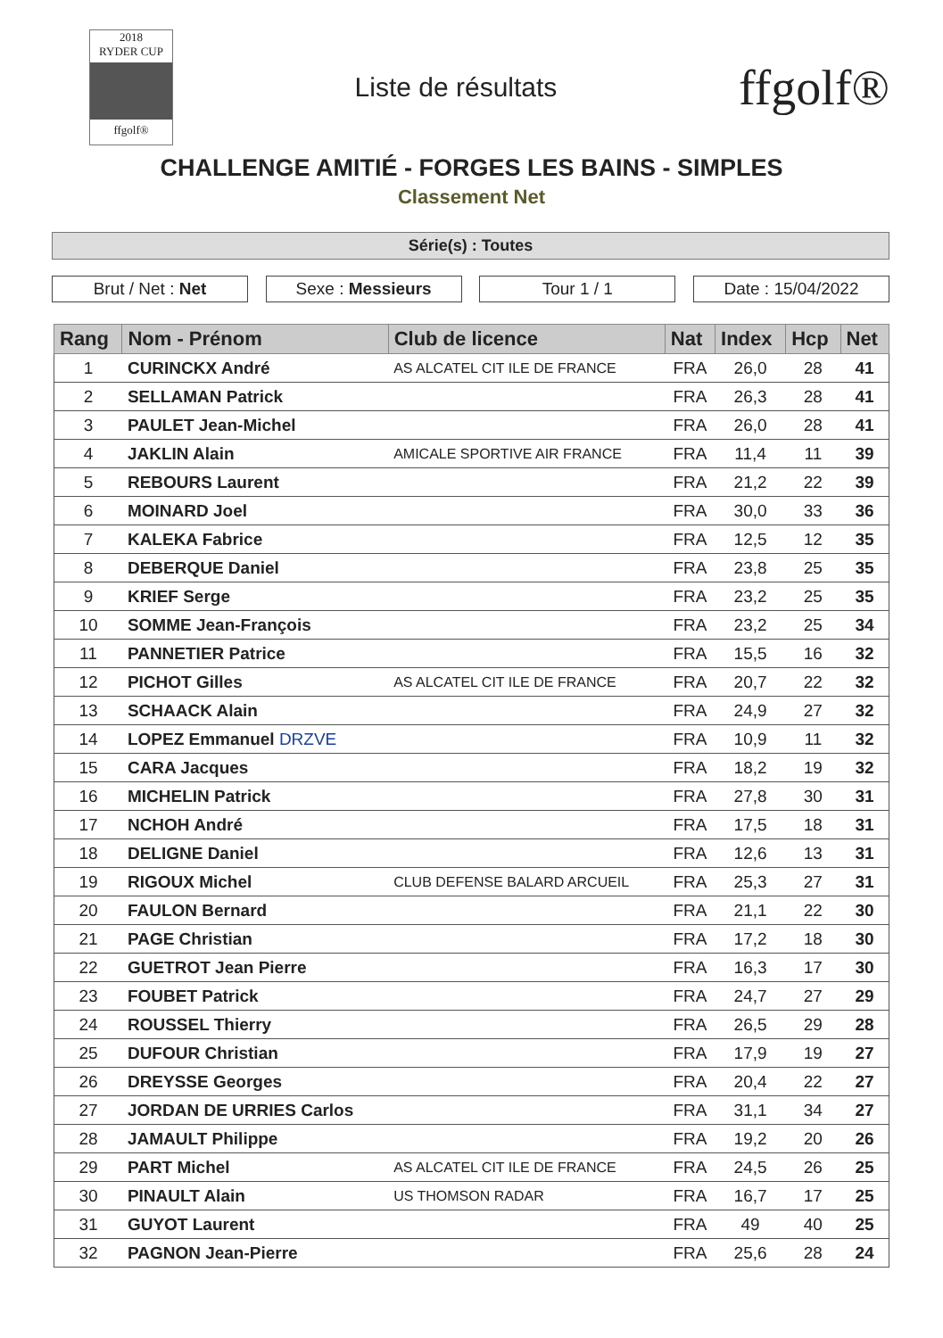2018
RYDER CUP
ffgolf®
Liste de résultats
ffgolf®
CHALLENGE AMITIÉ - FORGES LES BAINS - SIMPLES
Classement Net
Série(s) : Toutes
Brut / Net : Net Sexe : Messieurs Tour 1 / 1 Date : 15/04/2022
| Rang | Nom - Prénom | Club de licence | Nat | Index | Hcp | Net |
| --- | --- | --- | --- | --- | --- | --- |
| 1 | CURINCKX André | AS ALCATEL CIT ILE DE FRANCE | FRA | 26,0 | 28 | 41 |
| 2 | SELLAMAN Patrick | | FRA | 26,3 | 28 | 41 |
| 3 | PAULET Jean-Michel | | FRA | 26,0 | 28 | 41 |
| 4 | JAKLIN Alain | AMICALE SPORTIVE AIR FRANCE | FRA | 11,4 | 11 | 39 |
| 5 | REBOURS Laurent | | FRA | 21,2 | 22 | 39 |
| 6 | MOINARD Joel | | FRA | 30,0 | 33 | 36 |
| 7 | KALEKA Fabrice | | FRA | 12,5 | 12 | 35 |
| 8 | DEBERQUE Daniel | | FRA | 23,8 | 25 | 35 |
| 9 | KRIEF Serge | | FRA | 23,2 | 25 | 35 |
| 10 | SOMME Jean-François | | FRA | 23,2 | 25 | 34 |
| 11 | PANNETIER Patrice | | FRA | 15,5 | 16 | 32 |
| 12 | PICHOT Gilles | AS ALCATEL CIT ILE DE FRANCE | FRA | 20,7 | 22 | 32 |
| 13 | SCHAACK Alain | | FRA | 24,9 | 27 | 32 |
| 14 | LOPEZ Emmanuel DRZVE | | FRA | 10,9 | 11 | 32 |
| 15 | CARA Jacques | | FRA | 18,2 | 19 | 32 |
| 16 | MICHELIN Patrick | | FRA | 27,8 | 30 | 31 |
| 17 | NCHOH André | | FRA | 17,5 | 18 | 31 |
| 18 | DELIGNE Daniel | | FRA | 12,6 | 13 | 31 |
| 19 | RIGOUX Michel | CLUB DEFENSE BALARD ARCUEIL | FRA | 25,3 | 27 | 31 |
| 20 | FAULON Bernard | | FRA | 21,1 | 22 | 30 |
| 21 | PAGE Christian | | FRA | 17,2 | 18 | 30 |
| 22 | GUETROT Jean Pierre | | FRA | 16,3 | 17 | 30 |
| 23 | FOUBET Patrick | | FRA | 24,7 | 27 | 29 |
| 24 | ROUSSEL Thierry | | FRA | 26,5 | 29 | 28 |
| 25 | DUFOUR Christian | | FRA | 17,9 | 19 | 27 |
| 26 | DREYSSE Georges | | FRA | 20,4 | 22 | 27 |
| 27 | JORDAN DE URRIES Carlos | | FRA | 31,1 | 34 | 27 |
| 28 | JAMAULT Philippe | | FRA | 19,2 | 20 | 26 |
| 29 | PART Michel | AS ALCATEL CIT ILE DE FRANCE | FRA | 24,5 | 26 | 25 |
| 30 | PINAULT Alain | US THOMSON RADAR | FRA | 16,7 | 17 | 25 |
| 31 | GUYOT Laurent | | FRA | 49 | 40 | 25 |
| 32 | PAGNON Jean-Pierre | | FRA | 25,6 | 28 | 24 |